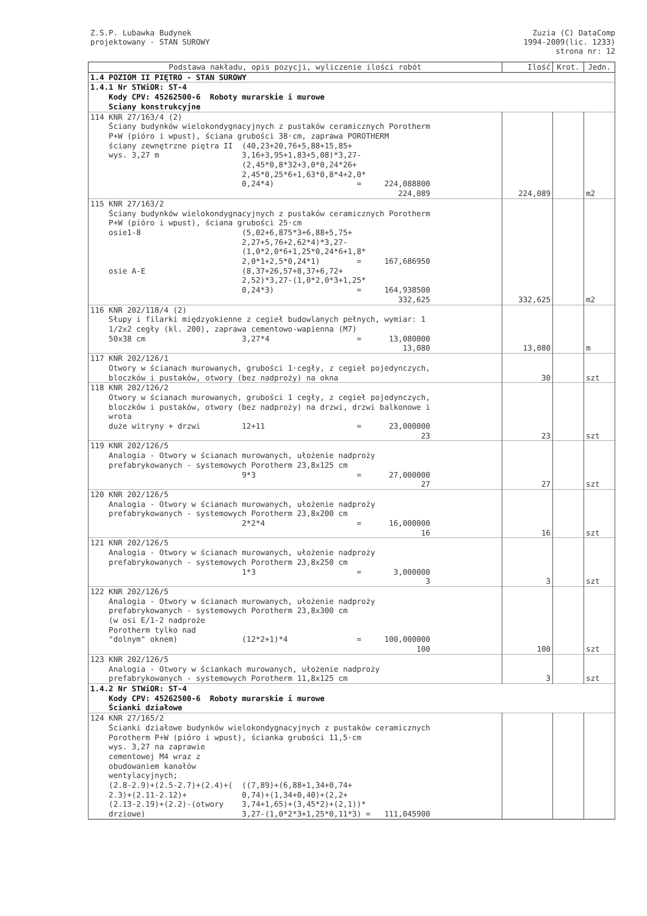Z.S.P. Lubawka Budynek
projektowany - STAN SUROWY
Zuzia (C) DataComp
1994-2009(lic. 1233)
strona nr: 12
| Podstawa nakładu, opis pozycji, wyliczenie ilości robót | Ilość | Krot. | Jedn. |
| --- | --- | --- | --- |
| 1.4 POZIOM II PIĘTRO - STAN SUROWY | | | |
| 1.4.1 Nr STWiOR: ST-4 Kody CPV: 45262500-6 Roboty murarskie i murowe Sciany konstrukcyjne | | | |
| 114 KNR 27/163/4 (2) Ściany budynków wielokondygnacyjnych z pustaków ceramicznych Porotherm P+W (pióro i wpust), ściana grubości 38·cm, zaprawa POROTHERM ściany zewnętrzne piętra II (40,23+20,76+5,88+15,85+ wys. 3,27 m 3,16+3,95+1,83+5,08)*3,27- (2,45*0,8*32+3,0*0,24*26+ 2,45*0,25*6+1,63*0,8*4+2,0* 0,24*4) = 224,088800 224,089 | 224,089 | | m2 |
| 115 KNR 27/163/2 Ściany budynków wielokondygnacyjnych z pustaków ceramicznych Porotherm P+W (pióro i wpust), ściana grubości 25·cm osie1-8 (5,02+6,875*3+6,88+5,75+ 2,27+5,76+2,62*4)*3,27- (1,0*2,0*6+1,25*0,24*6+1,8* 2,0*1+2,5*0,24*1) = 167,686950 osie A-E (8,37+26,57+8,37+6,72+ 2,52)*3,27-(1,0*2,0*3+1,25* 0,24*3) = 164,938500 332,625 | 332,625 | | m2 |
| 116 KNR 202/118/4 (2) Słupy i filarki międzyokienne z cegieł budowlanych pełnych, wymiar: 1 1/2x2 cegły (kl. 200), zaprawa cementowo-wapienna (M7) 50x38 cm 3,27*4 = 13,080000 13,080 | 13,080 | | m |
| 117 KNR 202/126/1 Otwory w ścianach murowanych, grubości 1·cegły, z cegieł pojedynczych, bloczków i pustaków, otwory (bez nadproży) na okna | 30 | | szt |
| 118 KNR 202/126/2 Otwory w ścianach murowanych, grubości 1 cegły, z cegieł pojedynczych, bloczków i pustaków, otwory (bez nadproży) na drzwi, drzwi balkonowe i wrota duże witryny + drzwi 12+11 = 23,000000 23 | 23 | | szt |
| 119 KNR 202/126/5 Analogia - Otwory w ścianach murowanych, ułożenie nadproży prefabrykowanych - systemowych Porotherm 23,8x125 cm 9*3 = 27,000000 27 | 27 | | szt |
| 120 KNR 202/126/5 Analogia - Otwory w ścianach murowanych, ułożenie nadproży prefabrykowanych - systemowych Porotherm 23,8x200 cm 2*2*4 = 16,000000 16 | 16 | | szt |
| 121 KNR 202/126/5 Analogia - Otwory w ścianach murowanych, ułożenie nadproży prefabrykowanych - systemowych Porotherm 23,8x250 cm 1*3 = 3,000000 3 | 3 | | szt |
| 122 KNR 202/126/5 Analogia - Otwory w ścianach murowanych, ułożenie nadproży prefabrykowanych - systemowych Porotherm 23,8x300 cm (w osi E/1-2 nadproże Porotherm tylko nad "dolnym" oknem) (12*2+1)*4 = 100,000000 100 | 100 | | szt |
| 123 KNR 202/126/5 Analogia - Otwory w ściankach murowanych, ułożenie nadproży prefabrykowanych - systemowych Porotherm 11,8x125 cm | 3 | | szt |
| 1.4.2 Nr STWiOR: ST-4 Kody CPV: 45262500-6 Roboty murarskie i murowe Ścianki działowe | | | |
| 124 KNR 27/165/2 Ścianki działowe budynków wielokondygnacyjnych z pustaków ceramicznych Porotherm P+W (pióro i wpust), ścianka grubości 11,5·cm wys. 3,27 na zaprawie cementowej M4 wraz z obudowaniem kanałów wentylacyjnych; (2.8-2.9)+(2.5-2.7)+(2.4)+( ((7,89)+(6,88+1,34+0,74+ 2.3)+(2.11-2.12)+ 0,74)+(1,34+0,40)+(2,2+ (2.13-2.19)+(2.2)-(otwory 3,74+1,65)+(3,45*2)+(2,1))* drziowe) 3,27-(1,0*2*3+1,25*0,11*3) = 111,045900 | | | |